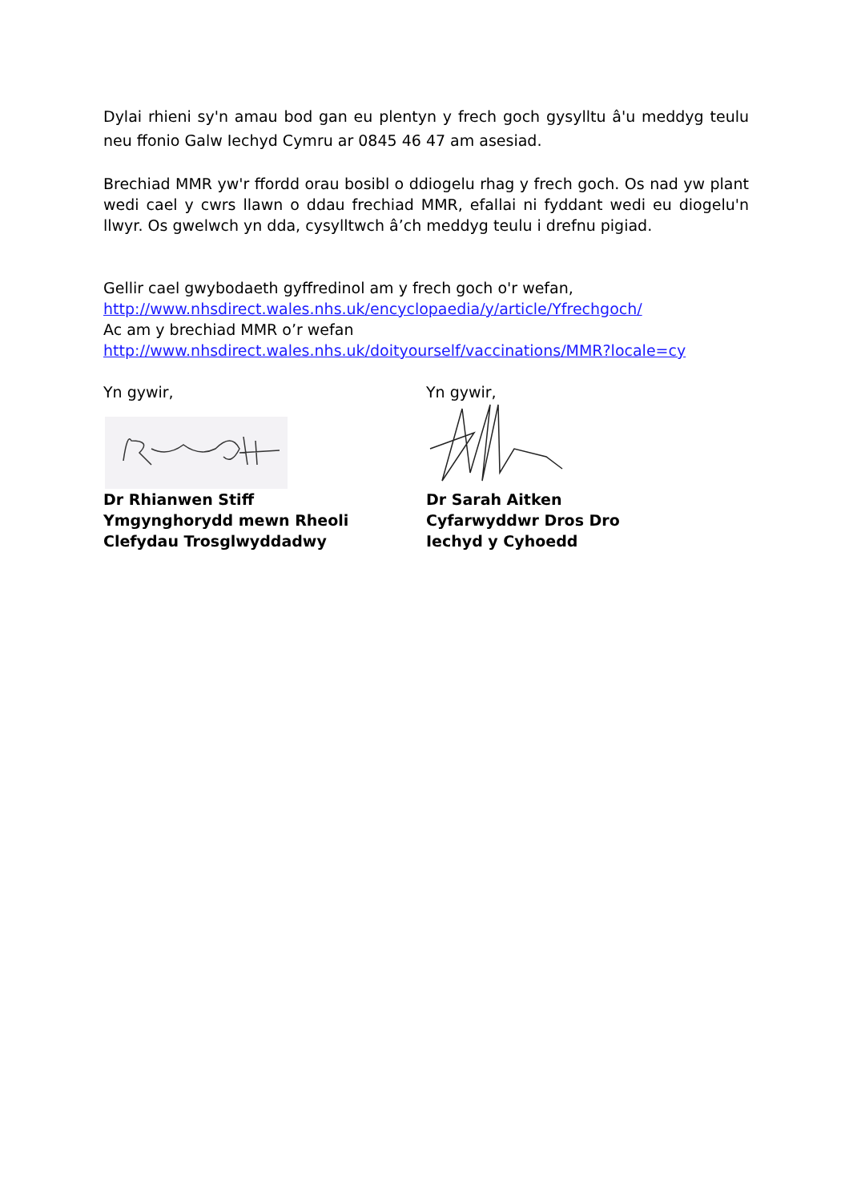Dylai rhieni sy'n amau bod gan eu plentyn y frech goch gysylltu â'u meddyg teulu neu ffonio Galw Iechyd Cymru ar 0845 46 47 am asesiad.
Brechiad MMR yw'r ffordd orau bosibl o ddiogelu rhag y frech goch. Os nad yw plant wedi cael y cwrs llawn o ddau frechiad MMR, efallai ni fyddant wedi eu diogelu'n llwyr. Os gwelwch yn dda, cysylltwch â’ch meddyg teulu i drefnu pigiad.
Gellir cael gwybodaeth gyffredinol am y frech goch o'r wefan,
http://www.nhsdirect.wales.nhs.uk/encyclopaedia/y/article/Yfrechgoch/
Ac am y brechiad MMR o’r wefan
http://www.nhsdirect.wales.nhs.uk/doityourself/vaccinations/MMR?locale=cy
Yn gywir,
Dr Rhianwen Stiff
Ymgynghorydd mewn Rheoli
Clefydau Trosglwyddadwy
Yn gywir,
Dr Sarah Aitken
Cyfarwyddwr Dros Dro
Iechyd y Cyhoedd